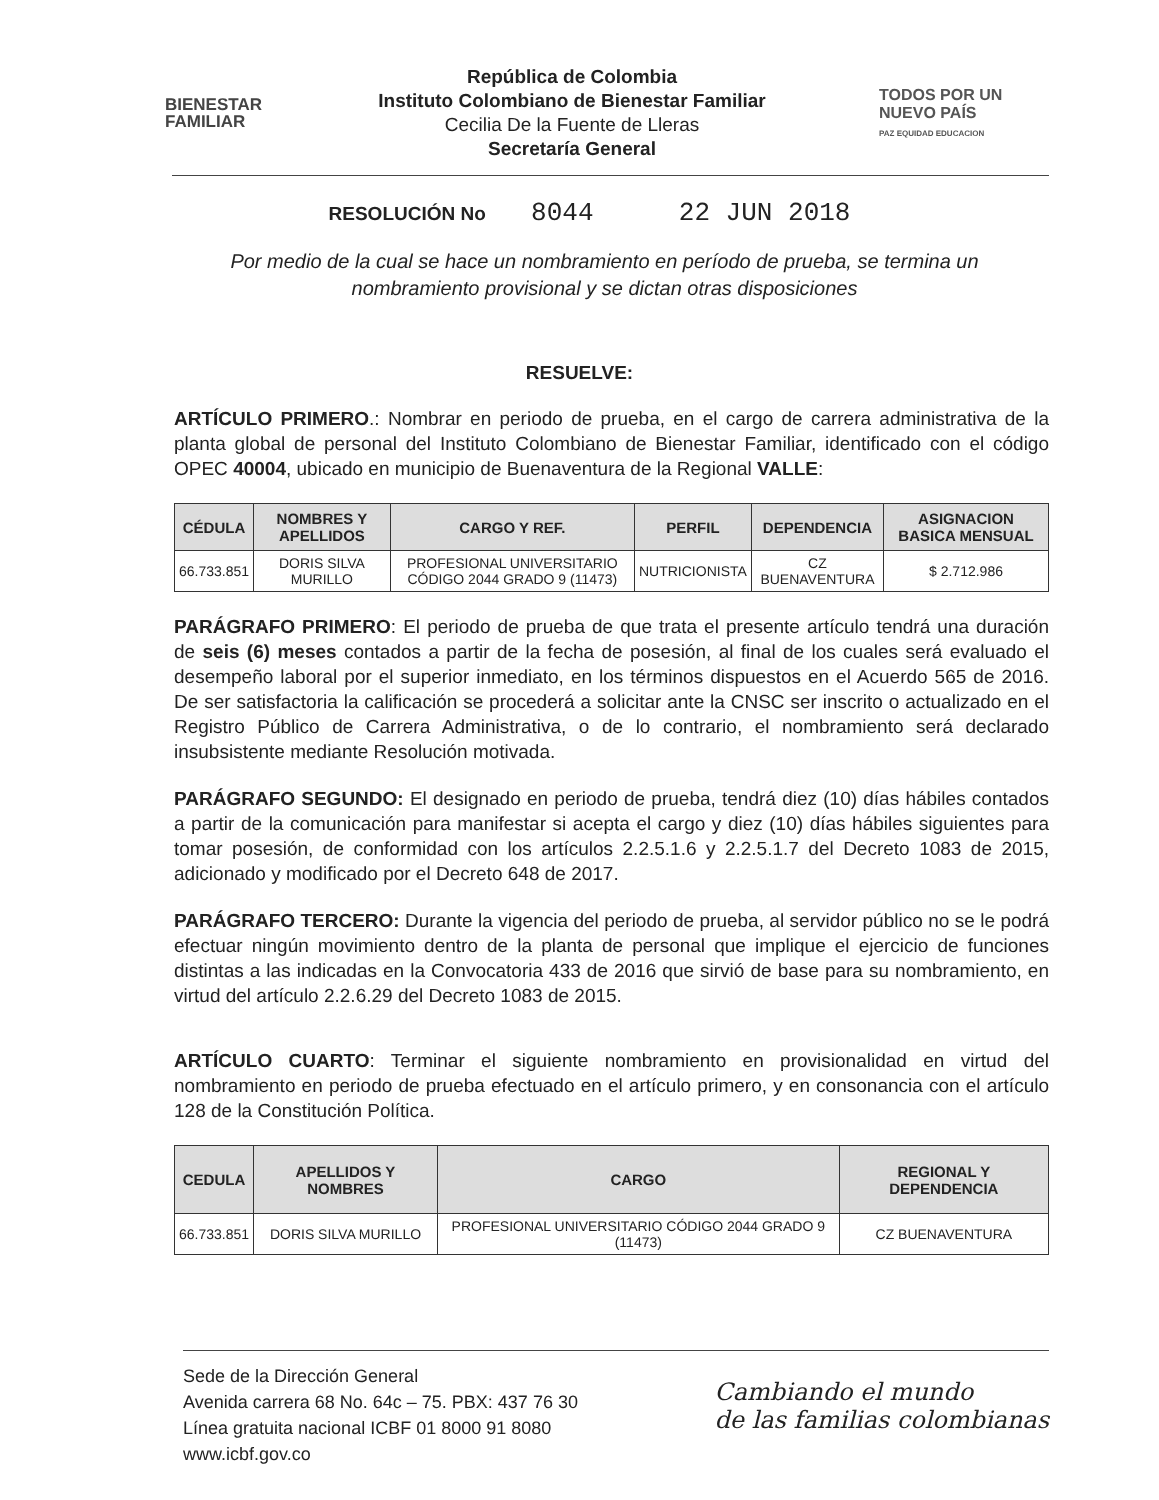BIENESTAR
FAMILIAR
República de Colombia
Instituto Colombiano de Bienestar Familiar
Cecilia De la Fuente de Lleras
Secretaría General
TODOS POR UN
NUEVO PAÍS
PAZ EQUIDAD EDUCACION
RESOLUCIÓN No 8044 22 JUN 2018
Por medio de la cual se hace un nombramiento en período de prueba, se termina un nombramiento provisional y se dictan otras disposiciones
RESUELVE:
ARTÍCULO PRIMERO.: Nombrar en periodo de prueba, en el cargo de carrera administrativa de la planta global de personal del Instituto Colombiano de Bienestar Familiar, identificado con el código OPEC 40004, ubicado en municipio de Buenaventura de la Regional VALLE:
| CÉDULA | NOMBRES Y APELLIDOS | CARGO Y REF. | PERFIL | DEPENDENCIA | ASIGNACION BASICA MENSUAL |
| --- | --- | --- | --- | --- | --- |
| 66.733.851 | DORIS SILVA MURILLO | PROFESIONAL UNIVERSITARIO CÓDIGO 2044 GRADO 9 (11473) | NUTRICIONISTA | CZ BUENAVENTURA | $ 2.712.986 |
PARÁGRAFO PRIMERO: El periodo de prueba de que trata el presente artículo tendrá una duración de seis (6) meses contados a partir de la fecha de posesión, al final de los cuales será evaluado el desempeño laboral por el superior inmediato, en los términos dispuestos en el Acuerdo 565 de 2016. De ser satisfactoria la calificación se procederá a solicitar ante la CNSC ser inscrito o actualizado en el Registro Público de Carrera Administrativa, o de lo contrario, el nombramiento será declarado insubsistente mediante Resolución motivada.
PARÁGRAFO SEGUNDO: El designado en periodo de prueba, tendrá diez (10) días hábiles contados a partir de la comunicación para manifestar si acepta el cargo y diez (10) días hábiles siguientes para tomar posesión, de conformidad con los artículos 2.2.5.1.6 y 2.2.5.1.7 del Decreto 1083 de 2015, adicionado y modificado por el Decreto 648 de 2017.
PARÁGRAFO TERCERO: Durante la vigencia del periodo de prueba, al servidor público no se le podrá efectuar ningún movimiento dentro de la planta de personal que implique el ejercicio de funciones distintas a las indicadas en la Convocatoria 433 de 2016 que sirvió de base para su nombramiento, en virtud del artículo 2.2.6.29 del Decreto 1083 de 2015.
ARTÍCULO CUARTO: Terminar el siguiente nombramiento en provisionalidad en virtud del nombramiento en periodo de prueba efectuado en el artículo primero, y en consonancia con el artículo 128 de la Constitución Política.
| CEDULA | APELLIDOS Y NOMBRES | CARGO | REGIONAL Y DEPENDENCIA |
| --- | --- | --- | --- |
| 66.733.851 | DORIS SILVA MURILLO | PROFESIONAL UNIVERSITARIO CÓDIGO 2044 GRADO 9 (11473) | CZ BUENAVENTURA |
Sede de la Dirección General
Avenida carrera 68 No. 64c – 75. PBX: 437 76 30
Línea gratuita nacional ICBF 01 8000 91 8080
www.icbf.gov.co
Cambiando el mundo
de las familias colombianas